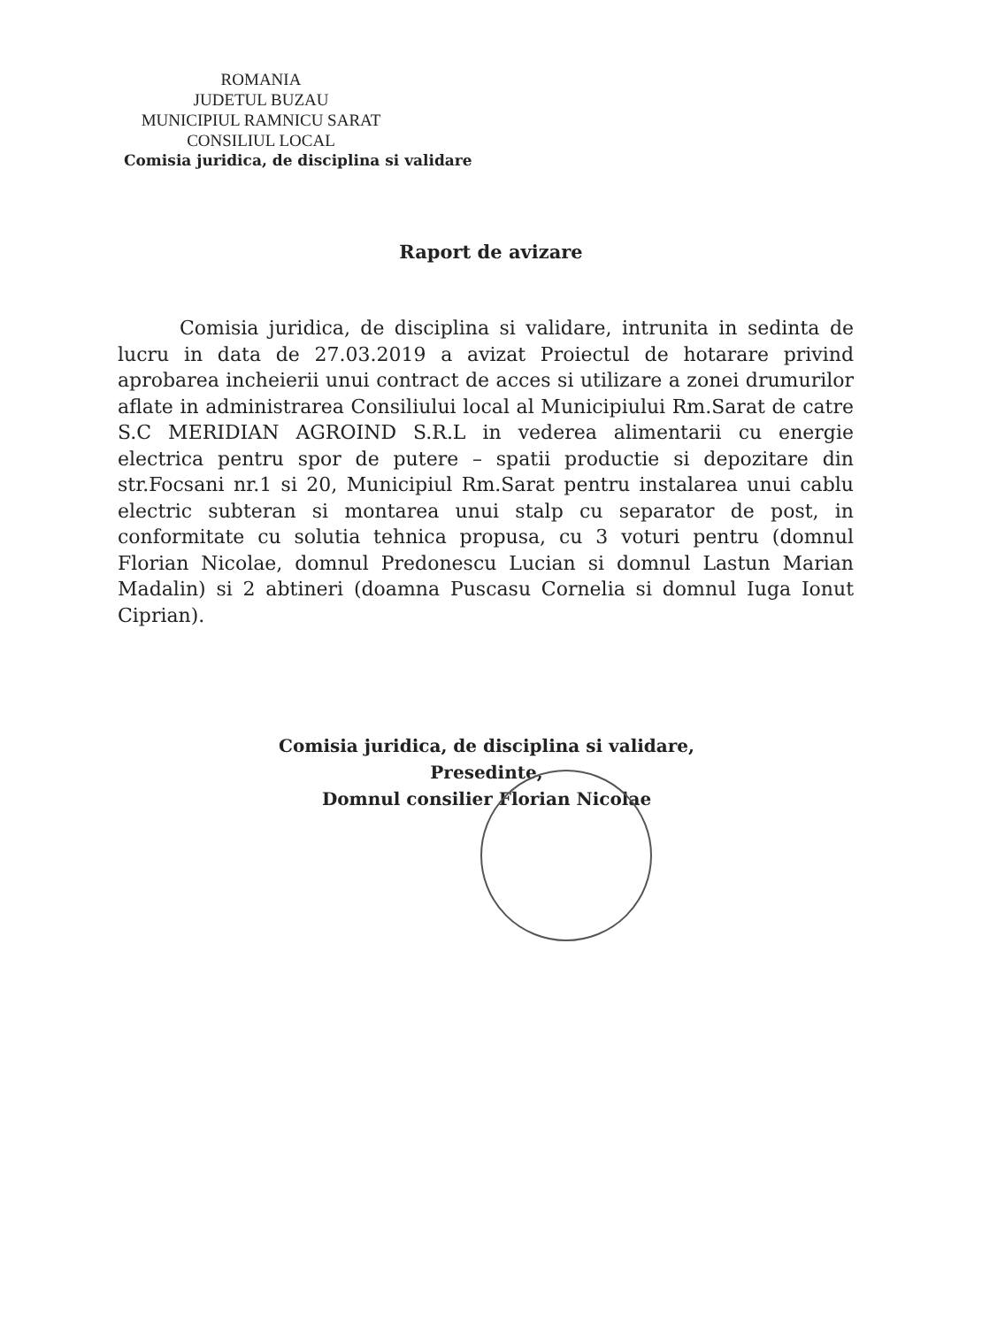ROMANIA
JUDETUL BUZAU
MUNICIPIUL RAMNICU SARAT
CONSILIUL LOCAL
Comisia juridica, de disciplina si validare
Raport de avizare
Comisia juridica, de disciplina si validare, intrunita in sedinta de lucru in data de 27.03.2019 a avizat Proiectul de hotarare privind aprobarea incheierii unui contract de acces si utilizare a zonei drumurilor aflate in administrarea Consiliului local al Municipiului Rm.Sarat de catre S.C MERIDIAN AGROIND S.R.L in vederea alimentarii cu energie electrica pentru spor de putere – spatii productie si depozitare din str.Focsani nr.1 si 20, Municipiul Rm.Sarat pentru instalarea unui cablu electric subteran si montarea unui stalp cu separator de post, in conformitate cu solutia tehnica propusa, cu 3 voturi pentru (domnul Florian Nicolae, domnul Predonescu Lucian si domnul Lastun Marian Madalin) si 2 abtineri (doamna Puscasu Cornelia si domnul Iuga Ionut Ciprian).
Comisia juridica, de disciplina si validare,
Presedinte,
Domnul consilier Florian Nicolae